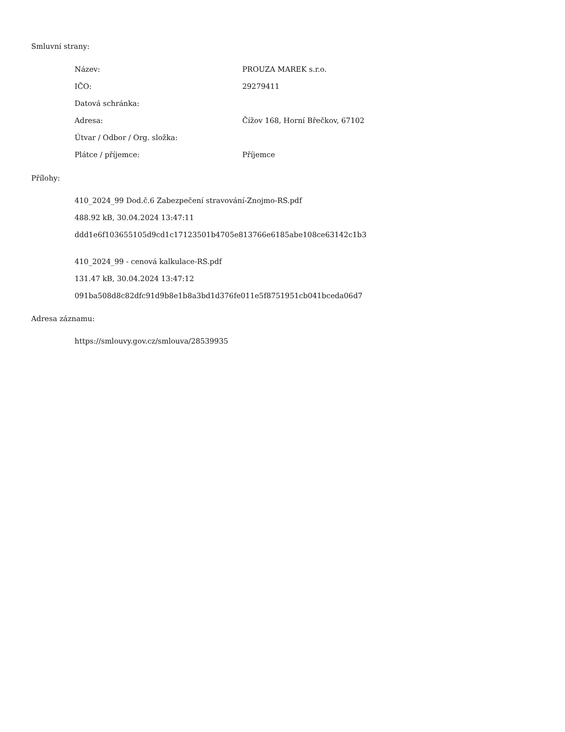Smluvní strany:
| Název: | PROUZA MAREK s.r.o. |
| IČO: | 29279411 |
| Datová schránka: | |
| Adresa: | Čížov 168, Horní Břečkov, 67102 |
| Útvar / Odbor / Org. složka: | |
| Plátce / příjemce: | Příjemce |
Přílohy:
410_2024_99 Dod.č.6 Zabezpečení stravování-Znojmo-RS.pdf
488.92 kB, 30.04.2024 13:47:11
ddd1e6f103655105d9cd1c17123501b4705e813766e6185abe108ce63142c1b3
410_2024_99 - cenová kalkulace-RS.pdf
131.47 kB, 30.04.2024 13:47:12
091ba508d8c82dfc91d9b8e1b8a3bd1d376fe011e5f8751951cb041bceda06d7
Adresa záznamu:
https://smlouvy.gov.cz/smlouva/28539935